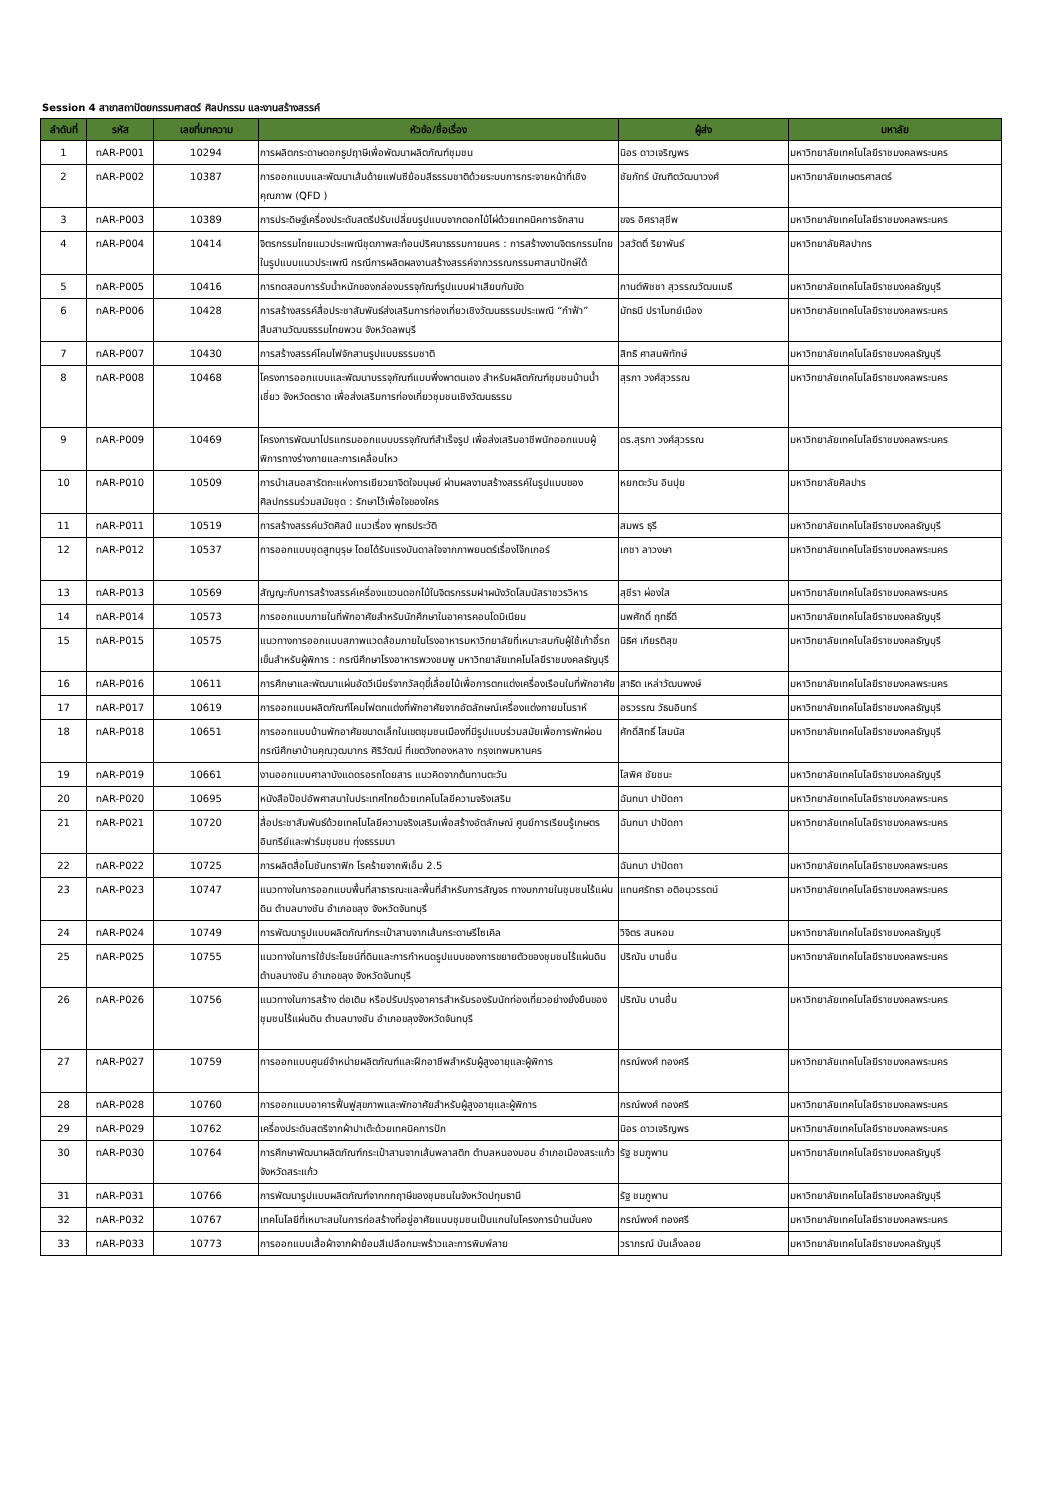Session 4 สาขาสถาปัตยกรรมศาสตร์ ศิลปกรรม และงานสร้างสรรค์
| ลำดับที่ | รหัส | เลขที่บทความ | หัวข้อ/ชื่อเรื่อง | ผู้ส่ง | มหาลัย |
| --- | --- | --- | --- | --- | --- |
| 1 | nAR-P001 | 10294 | การผลิตกระดาษดอกธูปฤาษีเพื่อพัฒนาผลิตภัณฑ์ชุมชน | นิอร ดาวเจริญพร | มหาวิทยาลัยเทคโนโลยีราชมงคลพระนคร |
| 2 | nAR-P002 | 10387 | การออกแบบและพัฒนาเส้นด้ายแฟนซีย้อมสีธรรมชาติด้วยระบบการกระจายหน้าที่เชิงคุณภาพ (QFD ) | ชัยภัทร์ บัณฑิตวัฒนาวงศ์ | มหาวิทยาลัยเกษตรศาสตร์ |
| 3 | nAR-P003 | 10389 | การประดิษฐ์เครื่องประดับสตรีปรับเปลี่ยนรูปแบบจากตอกไม้ไผ่ด้วยเทคนิคการจักสาน | ขจร อิศราสุชีพ | มหาวิทยาลัยเทคโนโลยีราชมงคลพระนคร |
| 4 | nAR-P004 | 10414 | จิตรกรรมไทยแนวประเพณีชุดภาพสะท้อนปริศนาธรรมกายนคร : การสร้างงานจิตรกรรมไทยในรูปแบบแนวประเพณี กรณีการผลิตผลงานสร้างสรรค์จากวรรณกรรมศาสนาปักษ์ใต้ | วสวัตติ์ ริยาพันธ์ | มหาวิทยาลัยศิลปากร |
| 5 | nAR-P005 | 10416 | การทดสอบการรับน้ำหนักของกล่องบรรจุภัณฑ์รูปแบบฝาเสียบกันขัด | กานต์พิชชา สุวรรณวัฒนเมธี | มหาวิทยาลัยเทคโนโลยีราชมงคลธัญบุรี |
| 6 | nAR-P006 | 10428 | การสร้างสรรค์สื่อประชาสัมพันธ์ส่งเสริมการท่องเที่ยวเชิงวัฒนธรรมประเพณี “กำฟ้า” สืบสานวัฒนธรรมไทยพวน จังหวัดลพบุรี | มัทธนี ปราโมทย์เมือง | มหาวิทยาลัยเทคโนโลยีราชมงคลพระนคร |
| 7 | nAR-P007 | 10430 | การสร้างสรรค์โคมไฟจักสานรูปแบบธรรมชาติ | สิทธิ ศาสนพิทักษ์ | มหาวิทยาลัยเทคโนโลยีราชมงคลธัญบุรี |
| 8 | nAR-P008 | 10468 | โครงการออกแบบและพัฒนาบรรจุภัณฑ์แบบพึ่งพาตนเอง สำหรับผลิตภัณฑ์ชุมชนบ้านน้ำเชี่ยว จังหวัดตราด เพื่อส่งเสริมการท่องเที่ยวชุมชนเชิงวัฒนธรรม | สุรภา วงศ์สุวรรณ | มหาวิทยาลัยเทคโนโลยีราชมงคลพระนคร |
| 9 | nAR-P009 | 10469 | โครงการพัฒนาโปรแกรมออกแบบบรรจุภัณฑ์สำเร็จรูป เพื่อส่งเสริมอาชีพนักออกแบบผู้พิการทางร่างกายและการเคลื่อนไหว | ดร.สุรภา วงศ์สุวรรณ | มหาวิทยาลัยเทคโนโลยีราชมงคลพระนคร |
| 10 | nAR-P010 | 10509 | การนำเสนอสารัตถะแห่งการเยียวยาจิตใจมนุษย์ ผ่านผลงานสร้างสรรค์ในรูปแบบของศิลปกรรมร่วมสมัยชุด : รักษาไว้เพื่อใจของใคร | หยกตะวัน อินปุย | มหาวิทยาลัยศิลปาร |
| 11 | nAR-P011 | 10519 | การสร้างสรรค์นวัตศิลป์ แนวเรื่อง พุทธประวัติ | สมพร ธุรี | มหาวิทยาลัยเทคโนโลยีราชมงคลธัญบุรี |
| 12 | nAR-P012 | 10537 | การออกแบบชุดสูทบุรุษ โดยได้รับแรงบันดาลใจจากภาพยนตร์เรื่องโจ๊กเกอร์ | เกชา ลาวงษา | มหาวิทยาลัยเทคโนโลยีราชมงคลพระนคร |
| 13 | nAR-P013 | 10569 | สัญญะกับการสร้างสรรค์เครื่องแขวนดอกไม้ในจิตรกรรมฝาผนังวัดโสมนัสราชวรวิหาร | สุชีรา ผ่องใส | มหาวิทยาลัยเทคโนโลยีราชมงคลพระนคร |
| 14 | nAR-P014 | 10573 | การออกแบบภายในที่พักอาศัยสำหรับนักศึกษาในอาคารคอนโดมิเนียม | นพศักดิ์ ฤทธิ์ดี | มหาวิทยาลัยเทคโนโลยีราชมงคลธัญบุรี |
| 15 | nAR-P015 | 10575 | แนวทางการออกแบบสภาพแวดล้อมภายในโรงอาหารมหาวิทยาลัยที่เหมาะสมกับผู้ใช้เก้าอี้รถเข็นสำหรับผู้พิการ : กรณีศึกษาโรงอาหารพวงชมพู มหาวิทยาลัยเทคโนโลยีราชมงคลธัญบุรี | นิธิศ เกียรติสุข | มหาวิทยาลัยเทคโนโลยีราชมงคลธัญบุรี |
| 16 | nAR-P016 | 10611 | การศึกษาและพัฒนาแผ่นอัดวีเนียร์จากวัสดุขี้เลื่อยไม้เพื่อการตกแต่งเครื่องเรือนในที่พักอาศัย | สาธิต เหล่าวัฒนพงษ์ | มหาวิทยาลัยเทคโนโลยีราชมงคลพระนคร |
| 17 | nAR-P017 | 10619 | การออกแบบผลิตภัณฑ์โคมไฟตกแต่งที่พักอาศัยจากอัตลักษณ์เครื่องแต่งกายมโนราห์ | อรวรรณ วัธนอินทร์ | มหาวิทยาลัยเทคโนโลยีราชมงคลธัญบุรี |
| 18 | nAR-P018 | 10651 | การออกแบบบ้านพักอาศัยขนาดเล็กในเขตชุมชนเมืองที่มีรูปแบบร่วมสมัยเพื่อการพักผ่อน กรณีศึกษาบ้านคุณวุฒมากร ศิริวัฒน์ ที่เขตวังทองหลาง กรุงเทพมหานคร | ศักดิ์สิทธิ์ โสมนัส | มหาวิทยาลัยเทคโนโลยีราชมงคลธัญบุรี |
| 19 | nAR-P019 | 10661 | งานออกแบบศาลาบังแดดรอรถโดยสาร แนวคิดจากต้นทานตะวัน | โสพิศ ชัยชนะ | มหาวิทยาลัยเทคโนโลยีราชมงคลธัญบุรี |
| 20 | nAR-P020 | 10695 | หนังสือป๊อปอัพศาสนาในประเทศไทยด้วยเทคโนโลยีความจริงเสริม | ฉันทนา ปาปัดถา | มหาวิทยาลัยเทคโนโลยีราชมงคลพระนคร |
| 21 | nAR-P021 | 10720 | สื่อประชาสัมพันธ์ด้วยเทคโนโลยีความจริงเสริมเพื่อสร้างอัตลักษณ์ ศูนย์การเรียนรู้เกษตรอินทรีย์และฟาร์มชุมชน ทุ่งธรรมนา | ฉันทนา ปาปัดถา | มหาวิทยาลัยเทคโนโลยีราชมงคลพระนคร |
| 22 | nAR-P022 | 10725 | การผลิตสื่อโมชันกราฟิก โรคร้ายจากพีเอ็ม 2.5 | ฉันทนา ปาปัดถา | มหาวิทยาลัยเทคโนโลยีราชมงคลพระนคร |
| 23 | nAR-P023 | 10747 | แนวทางในการออกแบบพื้นที่สาธารณะและพื้นที่สำหรับการสัญจร ทางบกภายในชุมชนไร้แผ่นดิน ตำบลบางชัน อำเภอขลุง จังหวัดจันทบุรี | แทนศรัทธา อติอนุวรรตน์ | มหาวิทยาลัยเทคโนโลยีราชมงคลพระนคร |
| 24 | nAR-P024 | 10749 | การพัฒนารูปแบบผลิตภัณฑ์กระเป๋าสานจากเส้นกระดาษรีไซเคิล | วิจิตร สนหอม | มหาวิทยาลัยเทคโนโลยีราชมงคลธัญบุรี |
| 25 | nAR-P025 | 10755 | แนวทางในการใช้ประโยชน์ที่ดินและการกำหนดรูปแบบของการขยายตัวของชุมชนไร้แผ่นดิน ตำบลบางชัน อำเภอขลุง จังหวัดจันทบุรี | ปริณัน บานชื่น | มหาวิทยาลัยเทคโนโลยีราชมงคลพระนคร |
| 26 | nAR-P026 | 10756 | แนวทางในการสร้าง ต่อเติม หรือปรับปรุงอาคารสำหรับรองรับนักท่องเที่ยวอย่างยั่งยืนของชุมชนไร้แผ่นดิน ตำบลบางชัน อำเภอขลุงจังหวัดจันทบุรี | ปริณัน บานชื่น | มหาวิทยาลัยเทคโนโลยีราชมงคลพระนคร |
| 27 | nAR-P027 | 10759 | การออกแบบศูนย์จำหน่ายผลิตภัณฑ์และฝึกอาชีพสำหรับผู้สูงอายุและผู้พิการ | กรณ์พงศ์ ทองศรี | มหาวิทยาลัยเทคโนโลยีราชมงคลพระนคร |
| 28 | nAR-P028 | 10760 | การออกแบบอาคารฟื้นฟูสุขภาพและพักอาศัยสำหรับผู้สูงอายุและผู้พิการ | กรณ์พงศ์ ทองศรี | มหาวิทยาลัยเทคโนโลยีราชมงคลพระนคร |
| 29 | nAR-P029 | 10762 | เครื่องประดับสตรีจากผ้าปาเต๊ะด้วยเทคนิคการปัก | นิอร ดาวเจริญพร | มหาวิทยาลัยเทคโนโลยีราชมงคลพระนคร |
| 30 | nAR-P030 | 10764 | การศึกษาพัฒนาผลิตภัณฑ์กระเป๋าสานจากเส้นพลาสติก ตำบลหนองบอน อำเภอเมืองสระแก้ว จังหวัดสระแก้ว | รัฐ ชมภูพาน | มหาวิทยาลัยเทคโนโลยีราชมงคลธัญบุรี |
| 31 | nAR-P031 | 10766 | การพัฒนารูปแบบผลิตภัณฑ์จากกกฤาษีของชุมชนในจังหวัดปทุมธานี | รัฐ ชมภูพาน | มหาวิทยาลัยเทคโนโลยีราชมงคลธัญบุรี |
| 32 | nAR-P032 | 10767 | เทคโนโลยีที่เหมาะสมในการก่อสร้างที่อยู่อาศัยแบบชุมชนเป็นแกนในโครงการบ้านมั่นคง | กรณ์พงศ์ ทองศรี | มหาวิทยาลัยเทคโนโลยีราชมงคลพระนคร |
| 33 | nAR-P033 | 10773 | การออกแบบเสื้อผ้าจากผ้าย้อมสีเปลือกมะพร้าวและการพิมพ์ลาย | วราภรณ์ บันเล็งลอย | มหาวิทยาลัยเทคโนโลยีราชมงคลธัญบุรี |